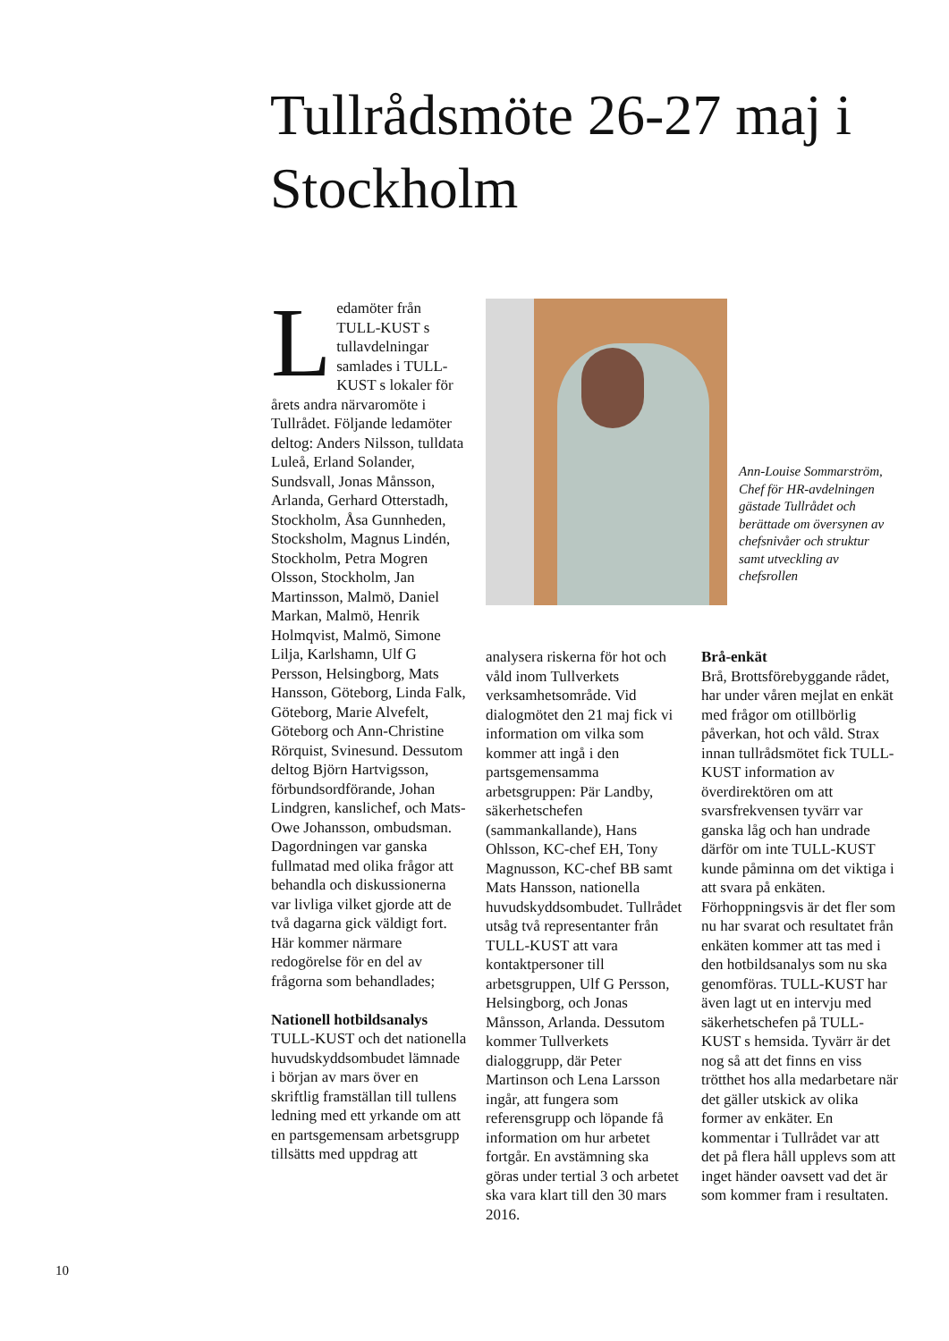Tullrådsmöte 26-27 maj i Stockholm
Ledamöter från TULL-KUST s tullavdelningar samlades i TULL-KUST s lokaler för årets andra närvaromöte i Tullrådet. Följande ledamöter deltog: Anders Nilsson, tulldata Luleå, Erland Solander, Sundsvall, Jonas Månsson, Arlanda, Gerhard Otterstadh, Stockholm, Åsa Gunnheden, Stocksholm, Magnus Lindén, Stockholm, Petra Mogren Olsson, Stockholm, Jan Martinsson, Malmö, Daniel Markan, Malmö, Henrik Holmqvist, Malmö, Simone Lilja, Karlshamn, Ulf G Persson, Helsingborg, Mats Hansson, Göteborg, Linda Falk, Göteborg, Marie Alvefelt, Göteborg och Ann-Christine Rörquist, Svinesund. Dessutom deltog Björn Hartvigsson, förbundsordförande, Johan Lindgren, kanslichef, och Mats-Owe Johansson, ombudsman.
Dagordningen var ganska fullmatad med olika frågor att behandla och diskussionerna var livliga vilket gjorde att de två dagarna gick väldigt fort. Här kommer närmare redogörelse för en del av frågorna som behandlades;
Nationell hotbildsanalys
TULL-KUST och det nationella huvudskyddsombudet lämnade i början av mars över en skriftlig framställan till tullens ledning med ett yrkande om att en partsgemensam arbetsgrupp tillsätts med uppdrag att
Ann-Louise Sommarström, Chef för HR-avdelningen gästade Tullrådet och berättade om översynen av chefsnivåer och struktur samt utveckling av chefsrollen
analysera riskerna för hot och våld inom Tullverkets verksamhetsområde. Vid dialogmötet den 21 maj fick vi information om vilka som kommer att ingå i den partsgemensamma arbetsgruppen: Pär Landby, säkerhetschefen (sammankallande), Hans Ohlsson, KC-chef EH, Tony Magnusson, KC-chef BB samt Mats Hansson, nationella huvudskyddsombudet. Tullrådet utsåg två representanter från TULL-KUST att vara kontaktpersoner till arbetsgruppen, Ulf G Persson, Helsingborg, och Jonas Månsson, Arlanda. Dessutom kommer Tullverkets dialoggrupp, där Peter Martinson och Lena Larsson ingår, att fungera som referensgrupp och löpande få information om hur arbetet fortgår. En avstämning ska göras under tertial 3 och arbetet ska vara klart till den 30 mars 2016.
Brå-enkät
Brå, Brottsförebyggande rådet, har under våren mejlat en enkät med frågor om otillbörlig påverkan, hot och våld. Strax innan tullrådsmötet fick TULL-KUST information av överdirektören om att svarsfrekvensen tyvärr var ganska låg och han undrade därför om inte TULL-KUST kunde påminna om det viktiga i att svara på enkäten. Förhoppningsvis är det fler som nu har svarat och resultatet från enkäten kommer att tas med i den hotbildsanalys som nu ska genomföras. TULL-KUST har även lagt ut en intervju med säkerhetschefen på TULL-KUST s hemsida. Tyvärr är det nog så att det finns en viss trötthet hos alla medarbetare när det gäller utskick av olika former av enkäter. En kommentar i Tullrådet var att det på flera håll upplevs som att inget händer oavsett vad det är som kommer fram i resultaten.
10